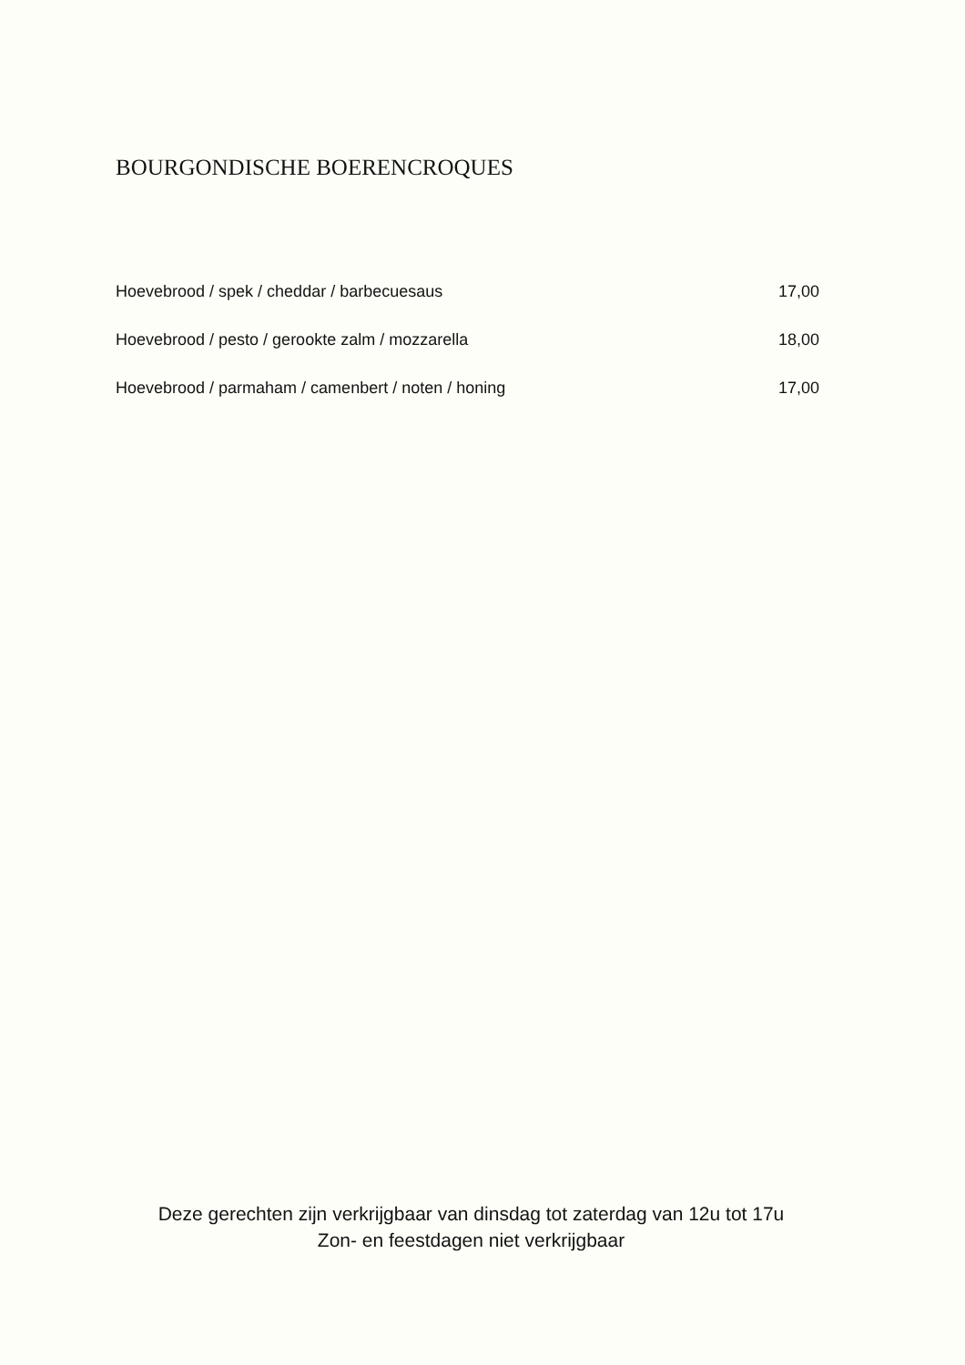BOURGONDISCHE BOERENCROQUES
Hoevebrood / spek / cheddar / barbecuesaus 17,00
Hoevebrood / pesto / gerookte zalm / mozzarella 18,00
Hoevebrood / parmaham / camenbert / noten / honing 17,00
Deze gerechten zijn verkrijgbaar van dinsdag tot zaterdag van 12u tot 17u
Zon- en feestdagen niet verkrijgbaar